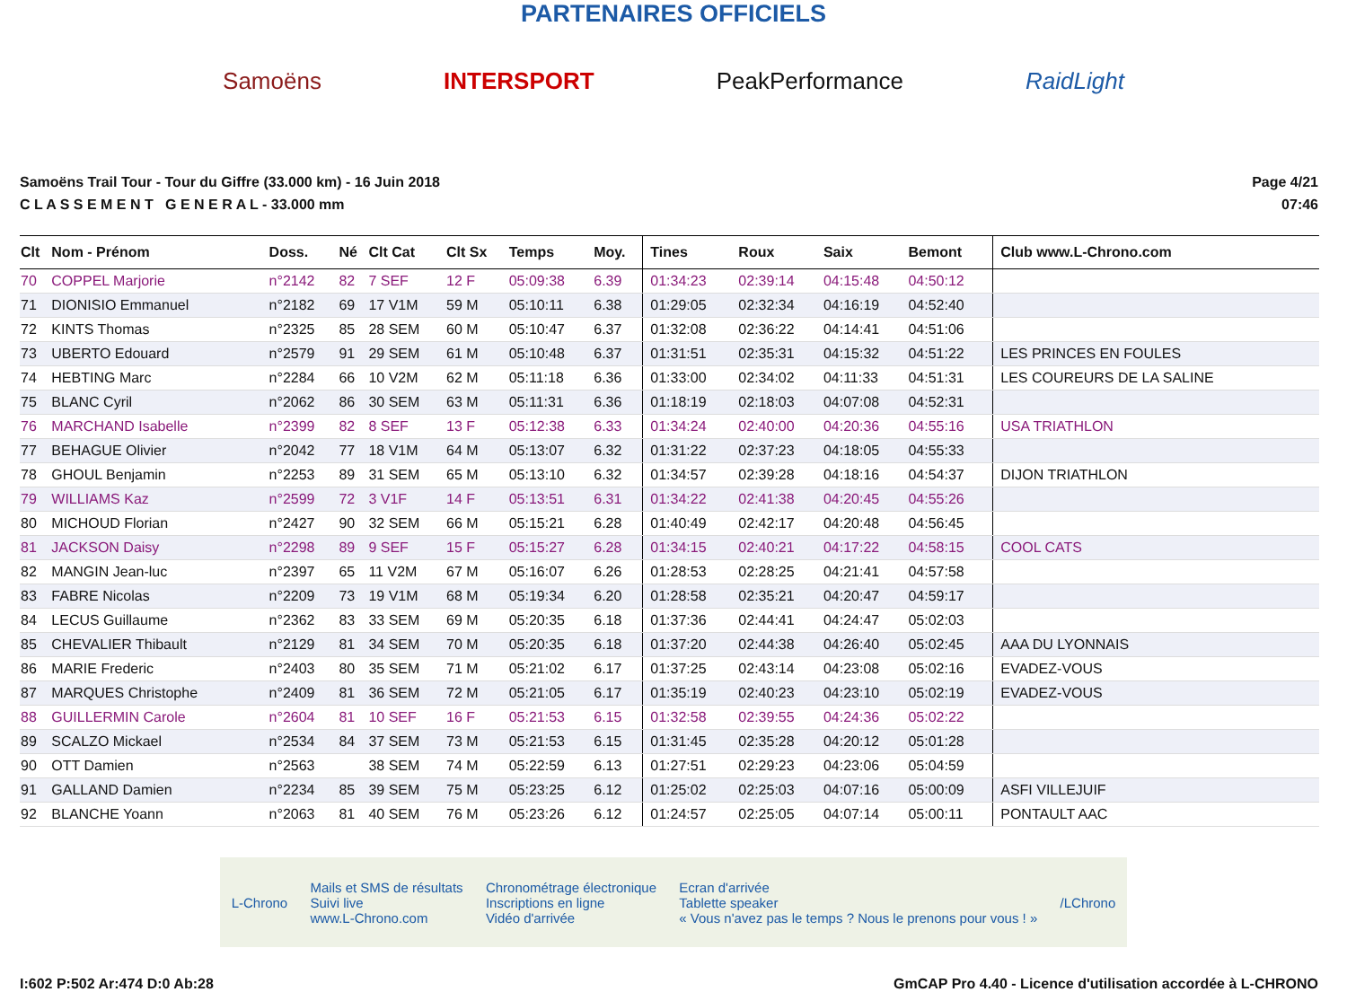PARTENAIRES OFFICIELS
Samoëns INTERSPORT PeakPerformance RaidLight
Samoëns Trail Tour - Tour du Giffre (33.000 km) - 16 Juin 2018
C L A S S E M E N T G E N E R A L - 33.000 mm
Page 4/21
07:46
| Clt | Nom - Prénom | Doss. | Né | Clt Cat | Clt Sx | Temps | Moy. | Tines | Roux | Saix | Bemont | Club www.L-Chrono.com |
| --- | --- | --- | --- | --- | --- | --- | --- | --- | --- | --- | --- | --- |
| 70 | COPPEL Marjorie | n°2142 | 82 | 7 SEF | 12 F | 05:09:38 | 6.39 | 01:34:23 | 02:39:14 | 04:15:48 | 04:50:12 | |
| 71 | DIONISIO Emmanuel | n°2182 | 69 | 17 V1M | 59 M | 05:10:11 | 6.38 | 01:29:05 | 02:32:34 | 04:16:19 | 04:52:40 | |
| 72 | KINTS Thomas | n°2325 | 85 | 28 SEM | 60 M | 05:10:47 | 6.37 | 01:32:08 | 02:36:22 | 04:14:41 | 04:51:06 | |
| 73 | UBERTO Edouard | n°2579 | 91 | 29 SEM | 61 M | 05:10:48 | 6.37 | 01:31:51 | 02:35:31 | 04:15:32 | 04:51:22 | LES PRINCES EN FOULES |
| 74 | HEBTING Marc | n°2284 | 66 | 10 V2M | 62 M | 05:11:18 | 6.36 | 01:33:00 | 02:34:02 | 04:11:33 | 04:51:31 | LES COUREURS DE LA SALINE |
| 75 | BLANC Cyril | n°2062 | 86 | 30 SEM | 63 M | 05:11:31 | 6.36 | 01:18:19 | 02:18:03 | 04:07:08 | 04:52:31 | |
| 76 | MARCHAND Isabelle | n°2399 | 82 | 8 SEF | 13 F | 05:12:38 | 6.33 | 01:34:24 | 02:40:00 | 04:20:36 | 04:55:16 | USA TRIATHLON |
| 77 | BEHAGUE Olivier | n°2042 | 77 | 18 V1M | 64 M | 05:13:07 | 6.32 | 01:31:22 | 02:37:23 | 04:18:05 | 04:55:33 | |
| 78 | GHOUL Benjamin | n°2253 | 89 | 31 SEM | 65 M | 05:13:10 | 6.32 | 01:34:57 | 02:39:28 | 04:18:16 | 04:54:37 | DIJON TRIATHLON |
| 79 | WILLIAMS Kaz | n°2599 | 72 | 3 V1F | 14 F | 05:13:51 | 6.31 | 01:34:22 | 02:41:38 | 04:20:45 | 04:55:26 | |
| 80 | MICHOUD Florian | n°2427 | 90 | 32 SEM | 66 M | 05:15:21 | 6.28 | 01:40:49 | 02:42:17 | 04:20:48 | 04:56:45 | |
| 81 | JACKSON Daisy | n°2298 | 89 | 9 SEF | 15 F | 05:15:27 | 6.28 | 01:34:15 | 02:40:21 | 04:17:22 | 04:58:15 | COOL CATS |
| 82 | MANGIN Jean-luc | n°2397 | 65 | 11 V2M | 67 M | 05:16:07 | 6.26 | 01:28:53 | 02:28:25 | 04:21:41 | 04:57:58 | |
| 83 | FABRE Nicolas | n°2209 | 73 | 19 V1M | 68 M | 05:19:34 | 6.20 | 01:28:58 | 02:35:21 | 04:20:47 | 04:59:17 | |
| 84 | LECUS Guillaume | n°2362 | 83 | 33 SEM | 69 M | 05:20:35 | 6.18 | 01:37:36 | 02:44:41 | 04:24:47 | 05:02:03 | |
| 85 | CHEVALIER Thibault | n°2129 | 81 | 34 SEM | 70 M | 05:20:35 | 6.18 | 01:37:20 | 02:44:38 | 04:26:40 | 05:02:45 | AAA DU LYONNAIS |
| 86 | MARIE Frederic | n°2403 | 80 | 35 SEM | 71 M | 05:21:02 | 6.17 | 01:37:25 | 02:43:14 | 04:23:08 | 05:02:16 | EVADEZ-VOUS |
| 87 | MARQUES Christophe | n°2409 | 81 | 36 SEM | 72 M | 05:21:05 | 6.17 | 01:35:19 | 02:40:23 | 04:23:10 | 05:02:19 | EVADEZ-VOUS |
| 88 | GUILLERMIN Carole | n°2604 | 81 | 10 SEF | 16 F | 05:21:53 | 6.15 | 01:32:58 | 02:39:55 | 04:24:36 | 05:02:22 | |
| 89 | SCALZO Mickael | n°2534 | 84 | 37 SEM | 73 M | 05:21:53 | 6.15 | 01:31:45 | 02:35:28 | 04:20:12 | 05:01:28 | |
| 90 | OTT Damien | n°2563 | | 38 SEM | 74 M | 05:22:59 | 6.13 | 01:27:51 | 02:29:23 | 04:23:06 | 05:04:59 | |
| 91 | GALLAND Damien | n°2234 | 85 | 39 SEM | 75 M | 05:23:25 | 6.12 | 01:25:02 | 02:25:03 | 04:07:16 | 05:00:09 | ASFI VILLEJUIF |
| 92 | BLANCHE Yoann | n°2063 | 81 | 40 SEM | 76 M | 05:23:26 | 6.12 | 01:24:57 | 02:25:05 | 04:07:14 | 05:00:11 | PONTAULT AAC |
L-Chrono Mails et SMS de résultats
Suivi live
www.L-Chrono.com Chronométrage électronique
Inscriptions en ligne
Vidéo d'arrivée Ecran d'arrivée
Tablette speaker
« Vous n'avez pas le temps ? Nous le prenons pour vous ! » /LChrono
I:602 P:502 Ar:474 D:0 Ab:28 GmCAP Pro 4.40 - Licence d'utilisation accordée à L-CHRONO